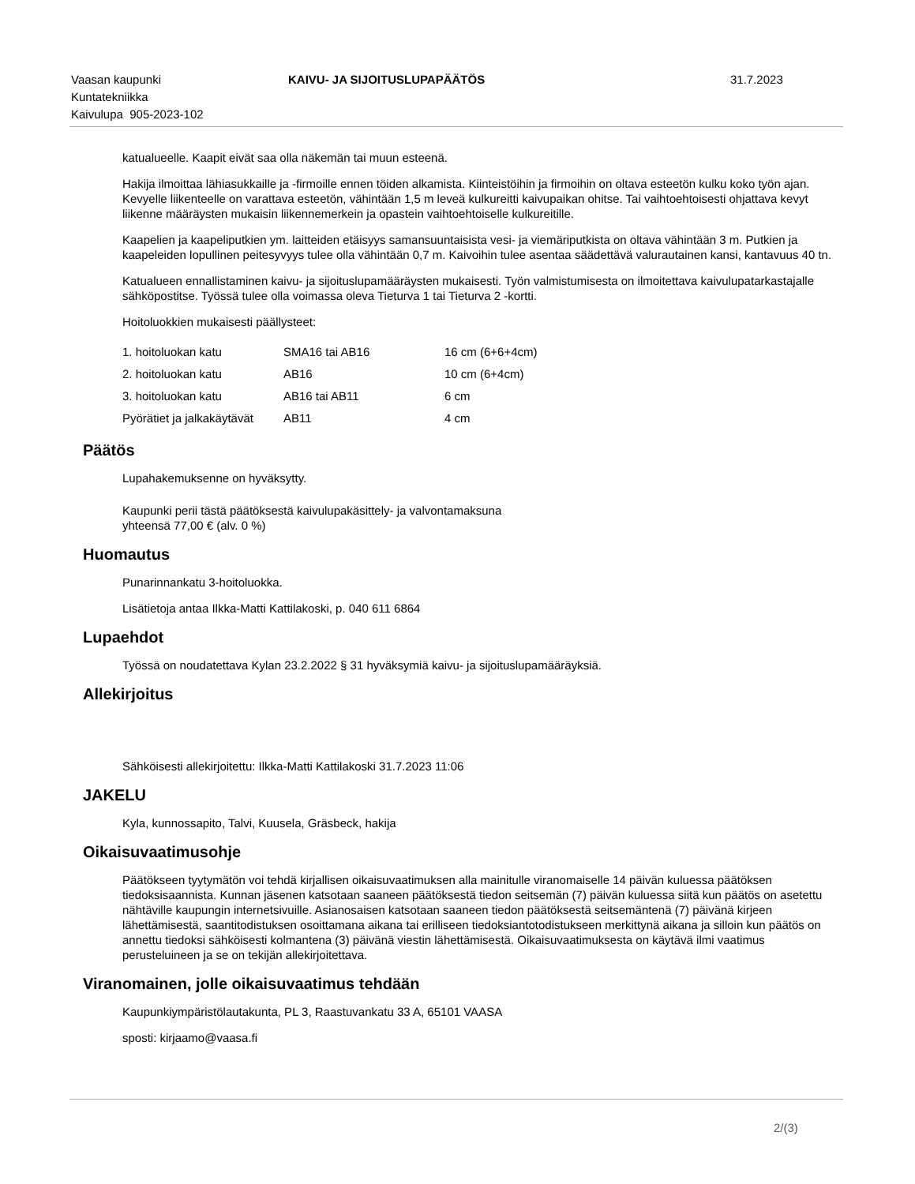Vaasan kaupunki
Kuntatekniikka
Kaivulupa 905-2023-102
KAIVU- JA SIJOITUSLUPAPÄÄTÖS 31.7.2023
katualueelle. Kaapit eivät saa olla näkemän tai muun esteenä.
Hakija ilmoittaa lähiasukkaille ja -firmoille ennen töiden alkamista. Kiinteistöihin ja firmoihin on oltava esteetön kulku koko työn ajan. Kevyelle liikenteelle on varattava esteetön, vähintään 1,5 m leveä kulkureitti kaivupaikan ohitse. Tai vaihtoehtoisesti ohjattava kevyt liikenne määräysten mukaisin liikennemerkein ja opastein vaihtoehtoiselle kulkureitille.
Kaapelien ja kaapeliputkien ym. laitteiden etäisyys samansuuntaisista vesi- ja viemäriputkista on oltava vähintään 3 m. Putkien ja kaapeleiden lopullinen peitesyvyys tulee olla vähintään 0,7 m. Kaivoihin tulee asentaa säädettävä valurautainen kansi, kantavuus 40 tn.
Katualueen ennallistaminen kaivu- ja sijoituslupamääräysten mukaisesti. Työn valmistumisesta on ilmoitettava kaivulupatarkastajalle sähköpostitse. Työssä tulee olla voimassa oleva Tieturva 1 tai Tieturva 2 -kortti.
Hoitoluokkien mukaisesti päällysteet:
| 1. hoitoluokan katu | SMA16 tai AB16 | 16 cm (6+6+4cm) |
| 2. hoitoluokan katu | AB16 | 10 cm (6+4cm) |
| 3. hoitoluokan katu | AB16 tai AB11 | 6 cm |
| Pyörätiet ja jalkakäytävät | AB11 | 4 cm |
Päätös
Lupahakemuksenne on hyväksytty.
Kaupunki perii tästä päätöksestä kaivulupakäsittely- ja valvontamaksuna
yhteensä 77,00 € (alv. 0 %)
Huomautus
Punarinnankatu 3-hoitoluokka.
Lisätietoja antaa Ilkka-Matti Kattilakoski, p. 040 611 6864
Lupaehdot
Työssä on noudatettava Kylan 23.2.2022 § 31 hyväksymiä kaivu- ja sijoituslupamääräyksiä.
Allekirjoitus
Sähköisesti allekirjoitettu: Ilkka-Matti Kattilakoski 31.7.2023 11:06
JAKELU
Kyla, kunnossapito, Talvi, Kuusela, Gräsbeck, hakija
Oikaisuvaatimusohje
Päätökseen tyytymätön voi tehdä kirjallisen oikaisuvaatimuksen alla mainitulle viranomaiselle 14 päivän kuluessa päätöksen tiedoksisaannista. Kunnan jäsenen katsotaan saaneen päätöksestä tiedon seitsemän (7) päivän kuluessa siitä kun päätös on asetettu nähtäville kaupungin internetsivuille. Asianosaisen katsotaan saaneen tiedon päätöksestä seitsemäntenä (7) päivänä kirjeen lähettämisestä, saantitodistuksen osoittamana aikana tai erilliseen tiedoksiantotodistukseen merkittynä aikana ja silloin kun päätös on annettu tiedoksi sähköisesti kolmantena (3) päivänä viestin lähettämisestä. Oikaisuvaatimuksesta on käytävä ilmi vaatimus perusteluineen ja se on tekijän allekirjoitettava.
Viranomainen, jolle oikaisuvaatimus tehdään
Kaupunkiympäristölautakunta, PL 3, Raastuvankatu 33 A, 65101 VAASA
sposti: kirjaamo@vaasa.fi
2/(3)